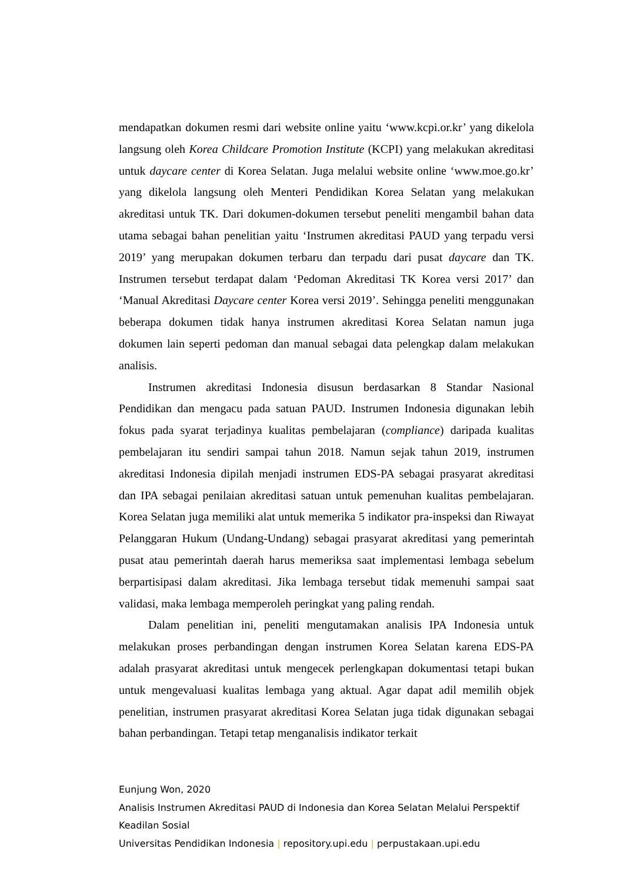mendapatkan dokumen resmi dari website online yaitu ‘www.kcpi.or.kr’ yang dikelola langsung oleh Korea Childcare Promotion Institute (KCPI) yang melakukan akreditasi untuk daycare center di Korea Selatan. Juga melalui website online ‘www.moe.go.kr’ yang dikelola langsung oleh Menteri Pendidikan Korea Selatan yang melakukan akreditasi untuk TK. Dari dokumen-dokumen tersebut peneliti mengambil bahan data utama sebagai bahan penelitian yaitu ‘Instrumen akreditasi PAUD yang terpadu versi 2019’ yang merupakan dokumen terbaru dan terpadu dari pusat daycare dan TK. Instrumen tersebut terdapat dalam ‘Pedoman Akreditasi TK Korea versi 2017’ dan ‘Manual Akreditasi Daycare center Korea versi 2019’. Sehingga peneliti menggunakan beberapa dokumen tidak hanya instrumen akreditasi Korea Selatan namun juga dokumen lain seperti pedoman dan manual sebagai data pelengkap dalam melakukan analisis.
Instrumen akreditasi Indonesia disusun berdasarkan 8 Standar Nasional Pendidikan dan mengacu pada satuan PAUD. Instrumen Indonesia digunakan lebih fokus pada syarat terjadinya kualitas pembelajaran (compliance) daripada kualitas pembelajaran itu sendiri sampai tahun 2018. Namun sejak tahun 2019, instrumen akreditasi Indonesia dipilah menjadi instrumen EDS-PA sebagai prasyarat akreditasi dan IPA sebagai penilaian akreditasi satuan untuk pemenuhan kualitas pembelajaran. Korea Selatan juga memiliki alat untuk memerika 5 indikator pra-inspeksi dan Riwayat Pelanggaran Hukum (Undang-Undang) sebagai prasyarat akreditasi yang pemerintah pusat atau pemerintah daerah harus memeriksa saat implementasi lembaga sebelum berpartisipasi dalam akreditasi. Jika lembaga tersebut tidak memenuhi sampai saat validasi, maka lembaga memperoleh peringkat yang paling rendah.
Dalam penelitian ini, peneliti mengutamakan analisis IPA Indonesia untuk melakukan proses perbandingan dengan instrumen Korea Selatan karena EDS-PA adalah prasyarat akreditasi untuk mengecek perlengkapan dokumentasi tetapi bukan untuk mengevaluasi kualitas lembaga yang aktual. Agar dapat adil memilih objek penelitian, instrumen prasyarat akreditasi Korea Selatan juga tidak digunakan sebagai bahan perbandingan. Tetapi tetap menganalisis indikator terkait
Eunjung Won, 2020
Analisis Instrumen Akreditasi PAUD di Indonesia dan Korea Selatan Melalui Perspektif Keadilan Sosial
Universitas Pendidikan Indonesia | repository.upi.edu | perpustakaan.upi.edu